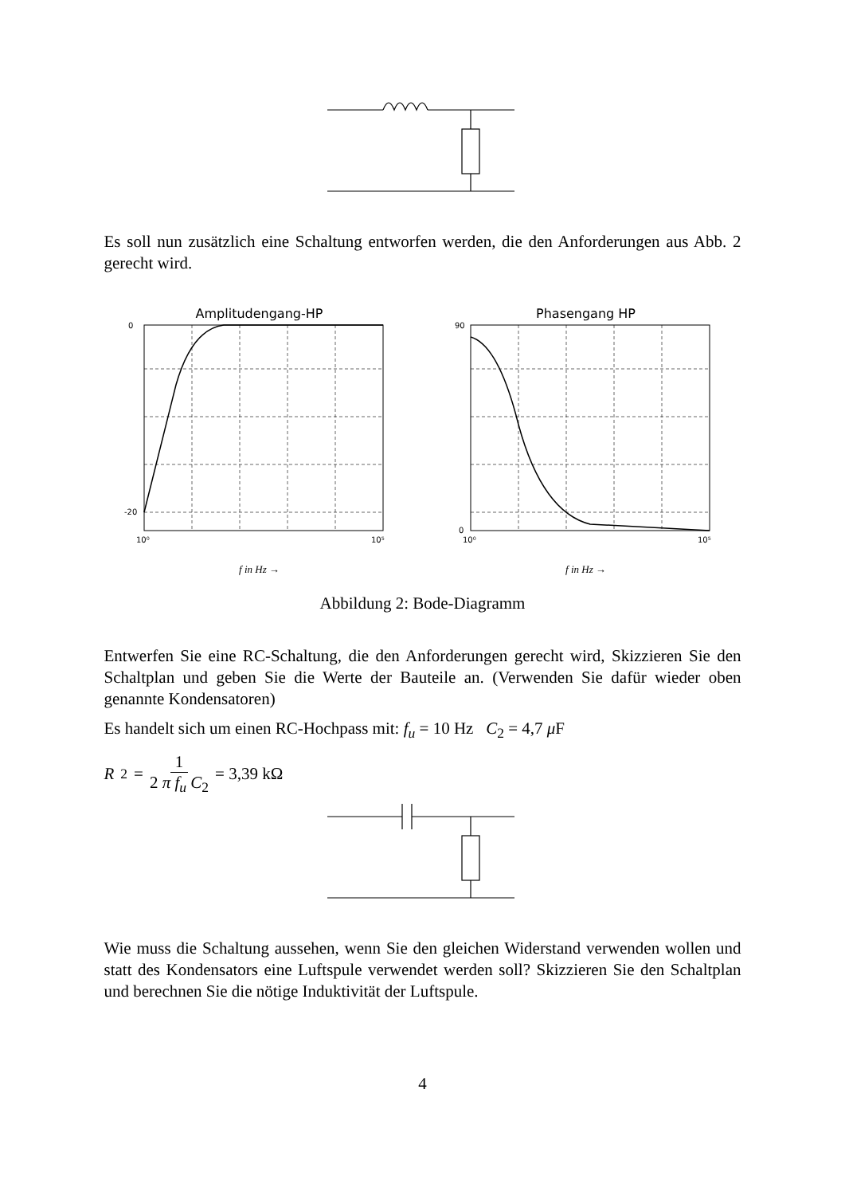Es soll nun zusätzlich eine Schaltung entworfen werden, die den Anforderungen aus Abb. 2 gerecht wird.
Amplitudengang-HP
0
-20
10⁰
10⁵
f in Hz →
Phasengang HP
90
0
10⁰
10⁵
f in Hz →
Abbildung 2: Bode-Diagramm
Entwerfen Sie eine RC-Schaltung, die den Anforderungen gerecht wird, Skizzieren Sie den Schaltplan und geben Sie die Werte der Bauteile an. (Verwenden Sie dafür wieder oben genannte Kondensatoren)
Es handelt sich um einen RC-Hochpass mit: f<sub>u</sub> = 10 Hz C<sub>2</sub> = 4,7 μ F
R<sub>2</sub> = 1 2 π f<sub>u</sub> C<sub>2</sub> = 3,39 kΩ
Wie muss die Schaltung aussehen, wenn Sie den gleichen Widerstand verwenden wollen und statt des Kondensators eine Luftspule verwendet werden soll? Skizzieren Sie den Schaltplan und berechnen Sie die nötige Induktivität der Luftspule.
4